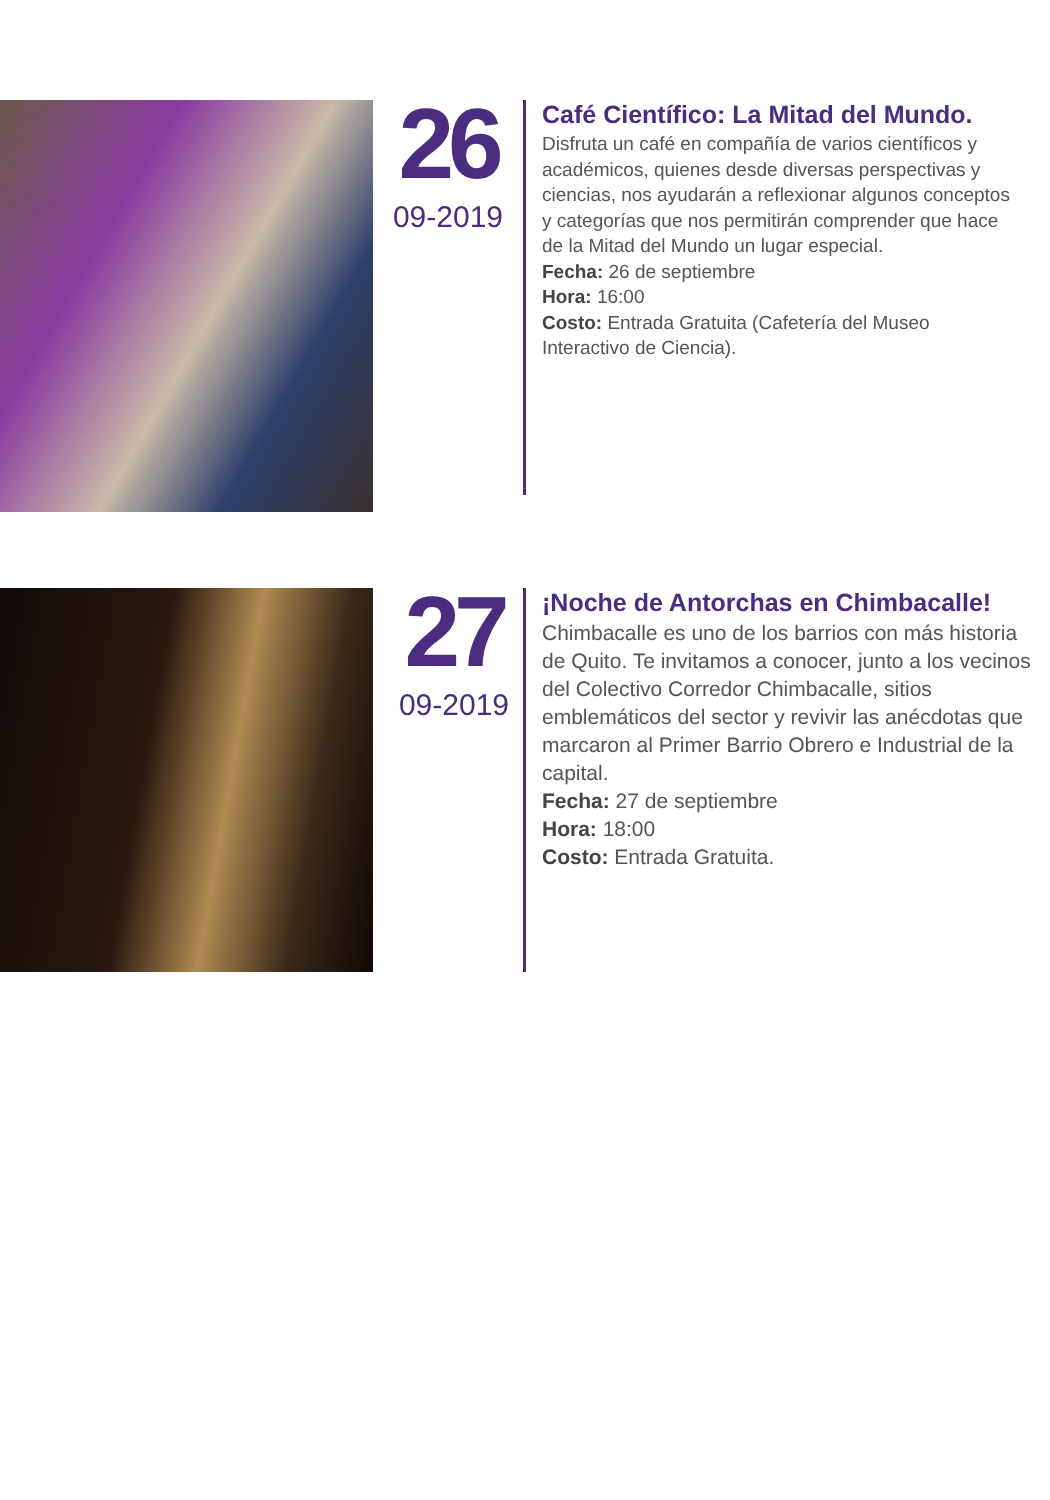26
09-2019
Café Científico: La Mitad del Mundo.
Disfruta un café en compañía de varios científicos y académicos, quienes desde diversas perspectivas y ciencias, nos ayudarán a reflexionar algunos conceptos y categorías que nos permitirán comprender que hace de la Mitad del Mundo un lugar especial.
Fecha: 26 de septiembre
Hora: 16:00
Costo: Entrada Gratuita (Cafetería del Museo Interactivo de Ciencia).
27
09-2019
¡Noche de Antorchas en Chimbacalle!
Chimbacalle es uno de los barrios con más historia de Quito. Te invitamos a conocer, junto a los vecinos del Colectivo Corredor Chimbacalle, sitios emblemáticos del sector y revivir las anécdotas que marcaron al Primer Barrio Obrero e Industrial de la capital.
Fecha: 27 de septiembre
Hora: 18:00
Costo: Entrada Gratuita.